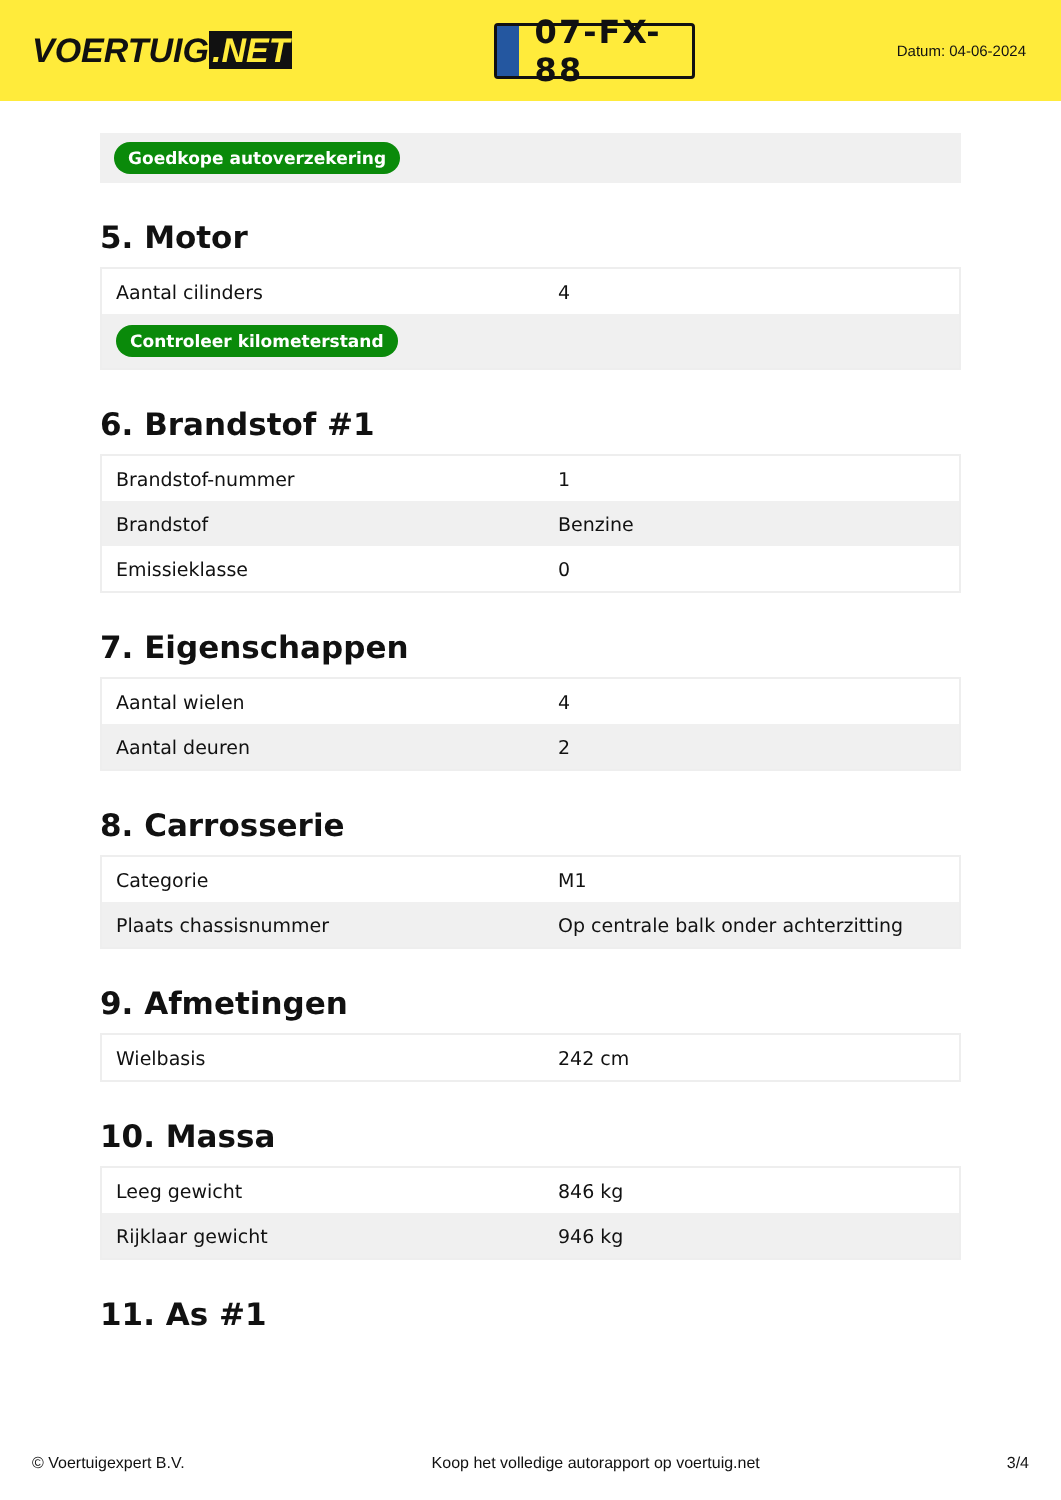VOERTUIG.NET
07-FX-88
Datum: 04-06-2024
Goedkope autoverzekering
5. Motor
| Aantal cilinders | 4 |
| Controleer kilometerstand | |
6. Brandstof #1
| Brandstof-nummer | 1 |
| Brandstof | Benzine |
| Emissieklasse | 0 |
7. Eigenschappen
| Aantal wielen | 4 |
| Aantal deuren | 2 |
8. Carrosserie
| Categorie | M1 |
| Plaats chassisnummer | Op centrale balk onder achterzitting |
9. Afmetingen
| Wielbasis | 242 cm |
10. Massa
| Leeg gewicht | 846 kg |
| Rijklaar gewicht | 946 kg |
11. As #1
© Voertuigexpert B.V. Koop het volledige autorapport op voertuig.net 3/4